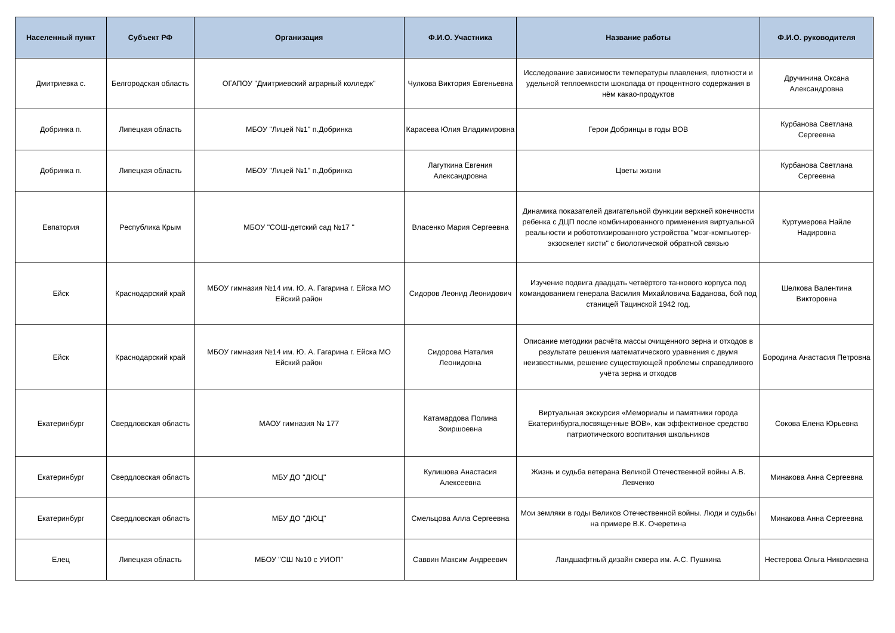| Населенный пункт | Субъект РФ | Организация | Ф.И.О. Участника | Название работы | Ф.И.О. руководителя |
| --- | --- | --- | --- | --- | --- |
| Дмитриевка с. | Белгородская область | ОГАПОУ "Дмитриевский аграрный колледж" | Чулкова Виктория Евгеньевна | Исследование зависимости температуры плавления, плотности и удельной теплоемкости шоколада от процентного содержания в нём какао-продуктов | Дручинина Оксана Александровна |
| Добринка п. | Липецкая область | МБОУ "Лицей №1" п.Добринка | Карасева Юлия Владимировна | Герои Добринцы в годы ВОВ | Курбанова Светлана Сергеевна |
| Добринка п. | Липецкая область | МБОУ "Лицей №1" п.Добринка | Лагуткина Евгения Александровна | Цветы жизни | Курбанова Светлана Сергеевна |
| Евпатория | Республика Крым | МБОУ "СОШ-детский сад №17 " | Власенко Мария Сергеевна | Динамика показателей двигательной функции верхней конечности ребенка с ДЦП после комбинированного применения виртуальной реальности и робототизированного устройства "мозг-компьютер-экзоскелет кисти" с биологической обратной связью | Куртумерова Найле Надировна |
| Ейск | Краснодарский край | МБОУ гимназия №14 им. Ю. А. Гагарина г. Ейска МО Ейский район | Сидоров Леонид Леонидович | Изучение подвига двадцать четвёртого танкового корпуса под командованием генерала Василия Михайловича Баданова, бой под станицей Тацинской 1942 год. | Шелкова Валентина Викторовна |
| Ейск | Краснодарский край | МБОУ гимназия №14 им. Ю. А. Гагарина г. Ейска МО Ейский район | Сидорова Наталия Леонидовна | Описание методики расчёта массы очищенного зерна и отходов в результате решения математического уравнения с двумя неизвестными, решение существующей проблемы справедливого учёта зерна и отходов | Бородина Анастасия Петровна |
| Екатеринбург | Свердловская область | МАОУ гимназия № 177 | Катамардова Полина Зоиршоевна | Виртуальная экскурсия «Мемориалы и памятники города Екатеринбурга,посвященные ВОВ», как эффективное средство патриотического воспитания школьников | Сокова Елена Юрьевна |
| Екатеринбург | Свердловская область | МБУ ДО "ДЮЦ" | Кулишова Анастасия Алексеевна | Жизнь и судьба ветерана Великой Отечественной войны А.В. Левченко | Минакова Анна Сергеевна |
| Екатеринбург | Свердловская область | МБУ ДО "ДЮЦ" | Смельцова Алла Сергеевна | Мои земляки в годы Великов Отечественной войны. Люди и судьбы на примере В.К. Очеретина | Минакова Анна Сергеевна |
| Елец | Липецкая область | МБОУ "СШ №10 с УИОП" | Саввин Максим Андреевич | Ландшафтный дизайн сквера им. А.С. Пушкина | Нестерова Ольга Николаевна |